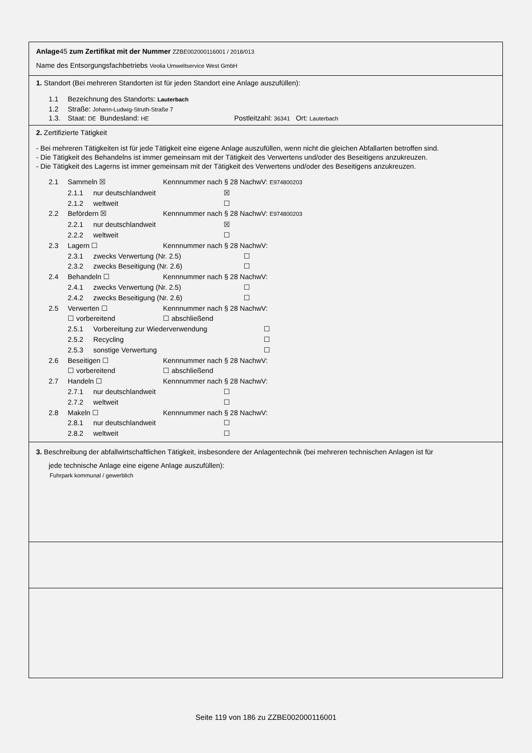Anlage45 zum Zertifikat mit der Nummer ZZBE002000116001 / 2018/013
Name des Entsorgungsfachbetriebs Veolia Umweltservice West GmbH
1. Standort (Bei mehreren Standorten ist für jeden Standort eine Anlage auszufüllen):
1.1 Bezeichnung des Standorts: Lauterbach
1.2 Straße: Johann-Ludwig-Struth-Straße 7
1.3. Staat: DE Bundesland: HE Postleitzahl: 36341 Ort: Lauterbach
2. Zertifizierte Tätigkeit
- Bei mehreren Tätigkeiten ist für jede Tätigkeit eine eigene Anlage auszufüllen, wenn nicht die gleichen Abfallarten betroffen sind.
- Die Tätigkeit des Behandelns ist immer gemeinsam mit der Tätigkeit des Verwertens und/oder des Beseitigens anzukreuzen.
- Die Tätigkeit des Lagerns ist immer gemeinsam mit der Tätigkeit des Verwertens und/oder des Beseitigens anzukreuzen.
2.1 Sammeln ☒ Kennnummer nach § 28 NachwV: E974800203
2.1.1 nur deutschlandweit ☒
2.1.2 weltweit ☐
2.2 Befördern ☒ Kennnummer nach § 28 NachwV: E974800203
2.2.1 nur deutschlandweit ☒
2.2.2 weltweit ☐
2.3 Lagern ☐ Kennnummer nach § 28 NachwV:
2.3.1 zwecks Verwertung (Nr. 2.5) ☐
2.3.2 zwecks Beseitigung (Nr. 2.6) ☐
2.4 Behandeln ☐ Kennnummer nach § 28 NachwV:
2.4.1 zwecks Verwertung (Nr. 2.5) ☐
2.4.2 zwecks Beseitigung (Nr. 2.6) ☐
2.5 Verwerten ☐ Kennnummer nach § 28 NachwV:
☐ vorbereitend ☐ abschließend
2.5.1 Vorbereitung zur Wiederverwendung ☐
2.5.2 Recycling ☐
2.5.3 sonstige Verwertung ☐
2.6 Beseitigen ☐ Kennnummer nach § 28 NachwV:
☐ vorbereitend ☐ abschließend
2.7 Handeln ☐ Kennnummer nach § 28 NachwV:
2.7.1 nur deutschlandweit ☐
2.7.2 weltweit ☐
2.8 Makeln ☐ Kennnummer nach § 28 NachwV:
2.8.1 nur deutschlandweit ☐
2.8.2 weltweit ☐
3. Beschreibung der abfallwirtschaftlichen Tätigkeit, insbesondere der Anlagentechnik (bei mehreren technischen Anlagen ist für
jede technische Anlage eine eigene Anlage auszufüllen):
Fuhrpark kommunal / gewerblich
Seite 119 von 186 zu ZZBE002000116001